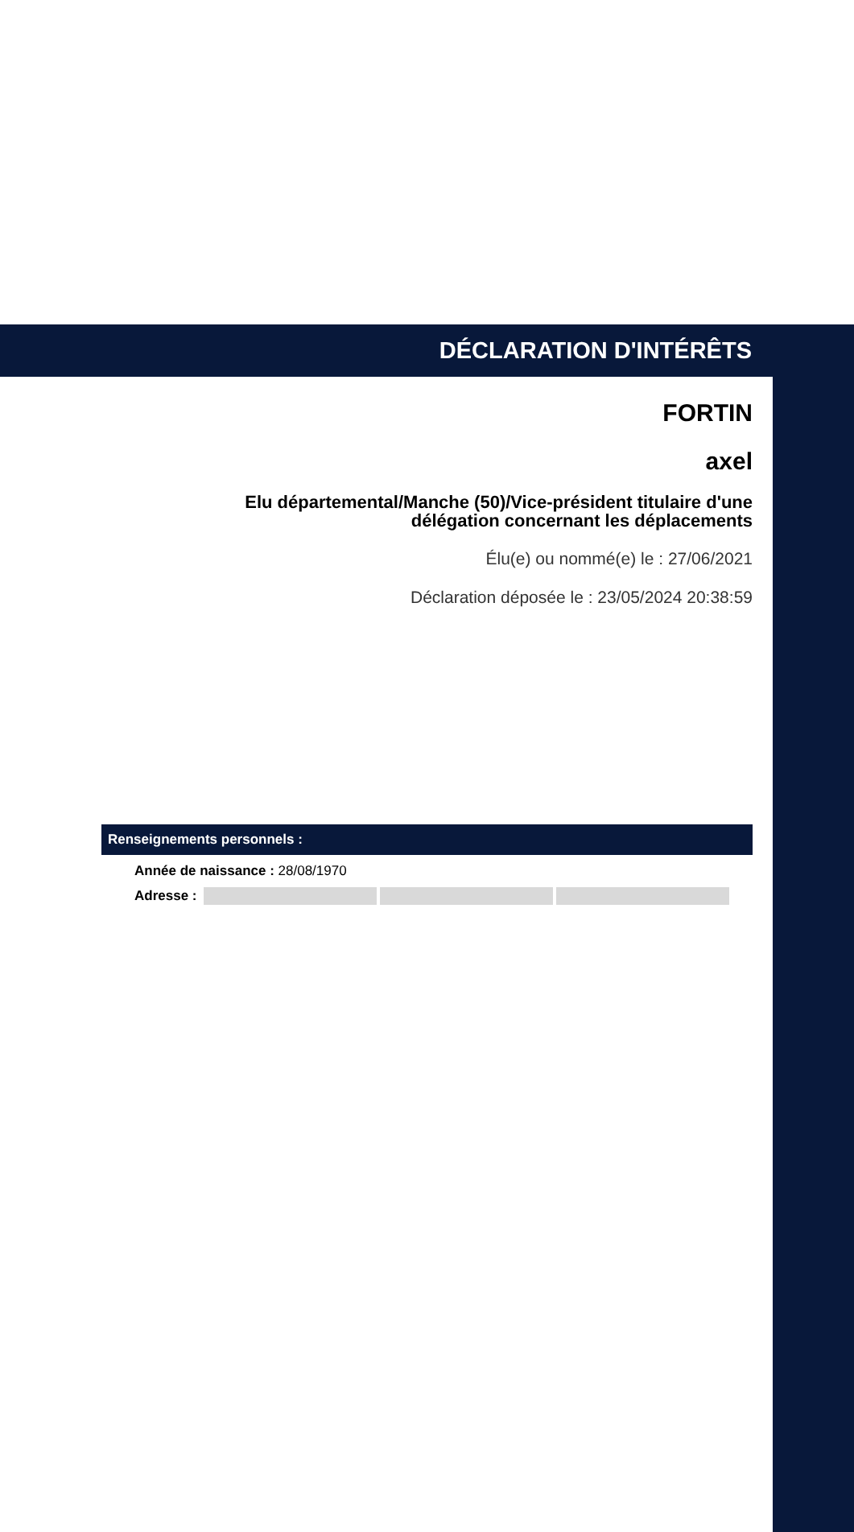DÉCLARATION D'INTÉRÊTS
FORTIN
axel
Elu départemental/Manche (50)/Vice-président titulaire d'une délégation concernant les déplacements
Élu(e) ou nommé(e) le : 27/06/2021
Déclaration déposée le : 23/05/2024 20:38:59
Renseignements personnels :
Année de naissance : 28/08/1970
Adresse :